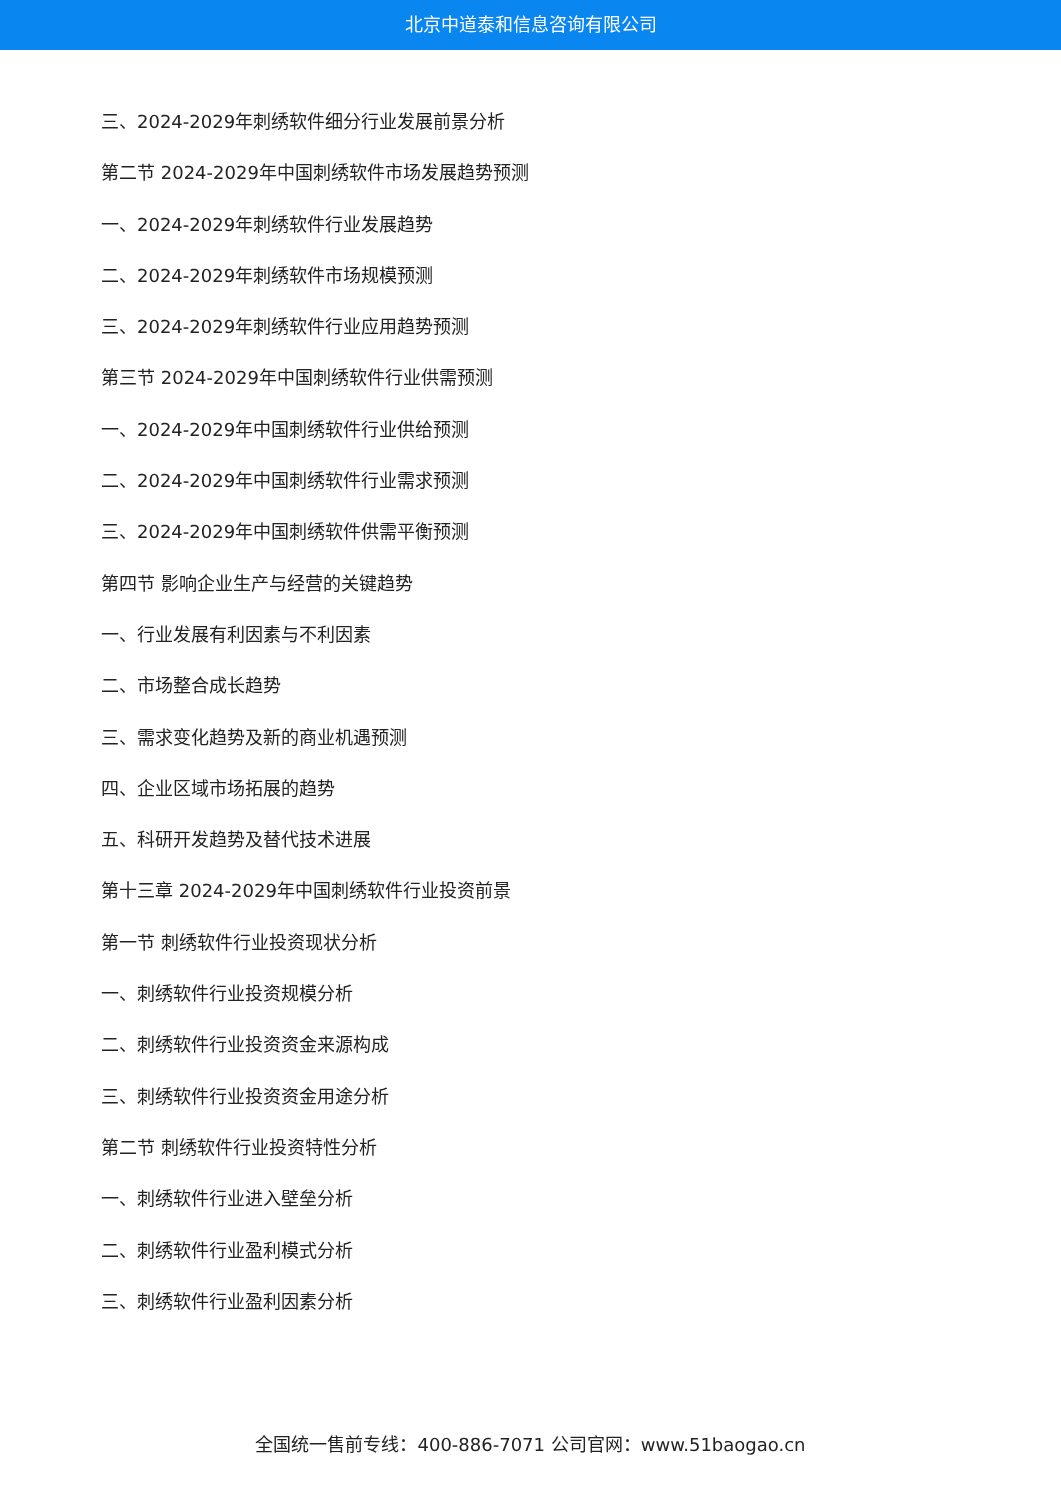北京中道泰和信息咨询有限公司
三、2024-2029年刺绣软件细分行业发展前景分析
第二节 2024-2029年中国刺绣软件市场发展趋势预测
一、2024-2029年刺绣软件行业发展趋势
二、2024-2029年刺绣软件市场规模预测
三、2024-2029年刺绣软件行业应用趋势预测
第三节 2024-2029年中国刺绣软件行业供需预测
一、2024-2029年中国刺绣软件行业供给预测
二、2024-2029年中国刺绣软件行业需求预测
三、2024-2029年中国刺绣软件供需平衡预测
第四节 影响企业生产与经营的关键趋势
一、行业发展有利因素与不利因素
二、市场整合成长趋势
三、需求变化趋势及新的商业机遇预测
四、企业区域市场拓展的趋势
五、科研开发趋势及替代技术进展
第十三章 2024-2029年中国刺绣软件行业投资前景
第一节 刺绣软件行业投资现状分析
一、刺绣软件行业投资规模分析
二、刺绣软件行业投资资金来源构成
三、刺绣软件行业投资资金用途分析
第二节 刺绣软件行业投资特性分析
一、刺绣软件行业进入壁垒分析
二、刺绣软件行业盈利模式分析
三、刺绣软件行业盈利因素分析
全国统一售前专线：400-886-7071 公司官网：www.51baogao.cn